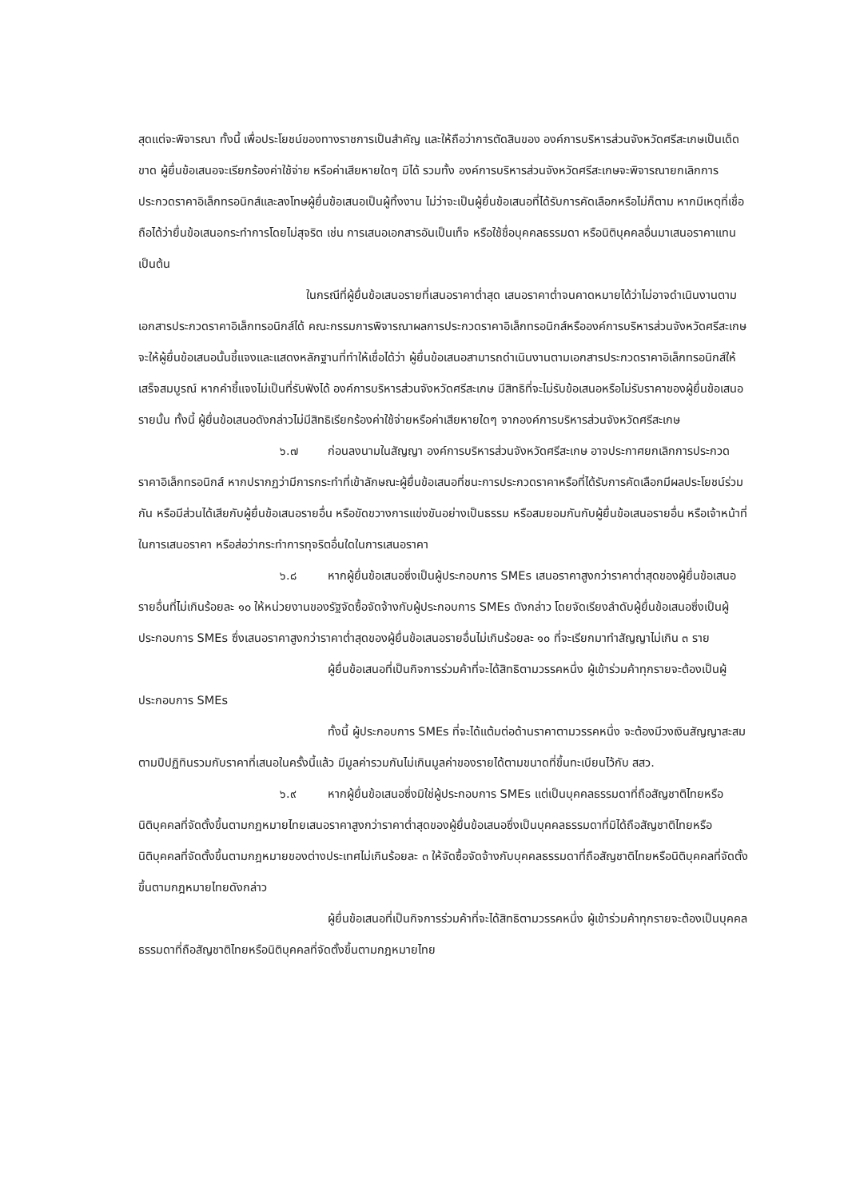สุดแต่จะพิจารณา ทั้งนี้ เพื่อประโยชน์ของทางราชการเป็นสำคัญ และให้ถือว่าการตัดสินของ องค์การบริหารส่วนจังหวัดศรีสะเกษเป็นเด็ดขาด ผู้ยื่นข้อเสนอจะเรียกร้องค่าใช้จ่าย หรือค่าเสียหายใดๆ มิได้ รวมทั้ง องค์การบริหารส่วนจังหวัดศรีสะเกษจะพิจารณายกเลิกการประกวดราคาอิเล็กทรอนิกส์และลงโทษผู้ยื่นข้อเสนอเป็นผู้ทิ้งงาน ไม่ว่าจะเป็นผู้ยื่นข้อเสนอที่ได้รับการคัดเลือกหรือไม่ก็ตาม หากมีเหตุที่เชื่อถือได้ว่ายื่นข้อเสนอกระทำการโดยไม่สุจริต เช่น การเสนอเอกสารอันเป็นเท็จ หรือใช้ชื่อบุคคลธรรมดา หรือนิติบุคคลอื่นมาเสนอราคาแทน เป็นต้น
ในกรณีที่ผู้ยื่นข้อเสนอรายที่เสนอราคาต่ำสุด เสนอราคาต่ำจนคาดหมายได้ว่าไม่อาจดำเนินงานตามเอกสารประกวดราคาอิเล็กทรอนิกส์ได้ คณะกรรมการพิจารณาผลการประกวดราคาอิเล็กทรอนิกส์หรือองค์การบริหารส่วนจังหวัดศรีสะเกษ จะให้ผู้ยื่นข้อเสนอนั้นชี้แจงและแสดงหลักฐานที่ทำให้เชื่อได้ว่า ผู้ยื่นข้อเสนอสามารถดำเนินงานตามเอกสารประกวดราคาอิเล็กทรอนิกส์ให้เสร็จสมบูรณ์ หากคำชี้แจงไม่เป็นที่รับฟังได้ องค์การบริหารส่วนจังหวัดศรีสะเกษ มีสิทธิที่จะไม่รับข้อเสนอหรือไม่รับราคาของผู้ยื่นข้อเสนอรายนั้น ทั้งนี้ ผู้ยื่นข้อเสนอดังกล่าวไม่มีสิทธิเรียกร้องค่าใช้จ่ายหรือค่าเสียหายใดๆ จากองค์การบริหารส่วนจังหวัดศรีสะเกษ
๖.๗ ก่อนลงนามในสัญญา องค์การบริหารส่วนจังหวัดศรีสะเกษ อาจประกาศยกเลิกการประกวดราคาอิเล็กทรอนิกส์ หากปรากฏว่ามีการกระทำที่เข้าลักษณะผู้ยื่นข้อเสนอที่ชนะการประกวดราคาหรือที่ได้รับการคัดเลือกมีผลประโยชน์ร่วมกัน หรือมีส่วนได้เสียกับผู้ยื่นข้อเสนอรายอื่น หรือขัดขวางการแข่งขันอย่างเป็นธรรม หรือสมยอมกันกับผู้ยื่นข้อเสนอรายอื่น หรือเจ้าหน้าที่ในการเสนอราคา หรือส่อว่ากระทำการทุจริตอื่นใดในการเสนอราคา
๖.๘ หากผู้ยื่นข้อเสนอซึ่งเป็นผู้ประกอบการ SMEs เสนอราคาสูงกว่าราคาต่ำสุดของผู้ยื่นข้อเสนอรายอื่นที่ไม่เกินร้อยละ ๑๐ ให้หน่วยงานของรัฐจัดซื้อจัดจ้างกับผู้ประกอบการ SMEs ดังกล่าว โดยจัดเรียงลำดับผู้ยื่นข้อเสนอซึ่งเป็นผู้ประกอบการ SMEs ซึ่งเสนอราคาสูงกว่าราคาต่ำสุดของผู้ยื่นข้อเสนอรายอื่นไม่เกินร้อยละ ๑๐ ที่จะเรียกมาทำสัญญาไม่เกิน ๓ ราย
ผู้ยื่นข้อเสนอที่เป็นกิจการร่วมค้าที่จะได้สิทธิตามวรรคหนึ่ง ผู้เข้าร่วมค้าทุกรายจะต้องเป็นผู้ประกอบการ SMEs
ทั้งนี้ ผู้ประกอบการ SMEs ที่จะได้แต้มต่อด้านราคาตามวรรคหนึ่ง จะต้องมีวงเงินสัญญาสะสมตามปีปฏิทินรวมกับราคาที่เสนอในครั้งนี้แล้ว มีมูลค่ารวมกันไม่เกินมูลค่าของรายได้ตามขนาดที่ขึ้นทะเบียนไว้กับ สสว.
๖.๙ หากผู้ยื่นข้อเสนอซึ่งมิใช่ผู้ประกอบการ SMEs แต่เป็นบุคคลธรรมดาที่ถือสัญชาติไทยหรือนิติบุคคลที่จัดตั้งขึ้นตามกฎหมายไทยเสนอราคาสูงกว่าราคาต่ำสุดของผู้ยื่นข้อเสนอซึ่งเป็นบุคคลธรรมดาที่มิได้ถือสัญชาติไทยหรือนิติบุคคลที่จัดตั้งขึ้นตามกฎหมายของต่างประเทศไม่เกินร้อยละ ๓ ให้จัดซื้อจัดจ้างกับบุคคลธรรมดาที่ถือสัญชาติไทยหรือนิติบุคคลที่จัดตั้งขึ้นตามกฎหมายไทยดังกล่าว
ผู้ยื่นข้อเสนอที่เป็นกิจการร่วมค้าที่จะได้สิทธิตามวรรคหนึ่ง ผู้เข้าร่วมค้าทุกรายจะต้องเป็นบุคคลธรรมดาที่ถือสัญชาติไทยหรือนิติบุคคลที่จัดตั้งขึ้นตามกฎหมายไทย